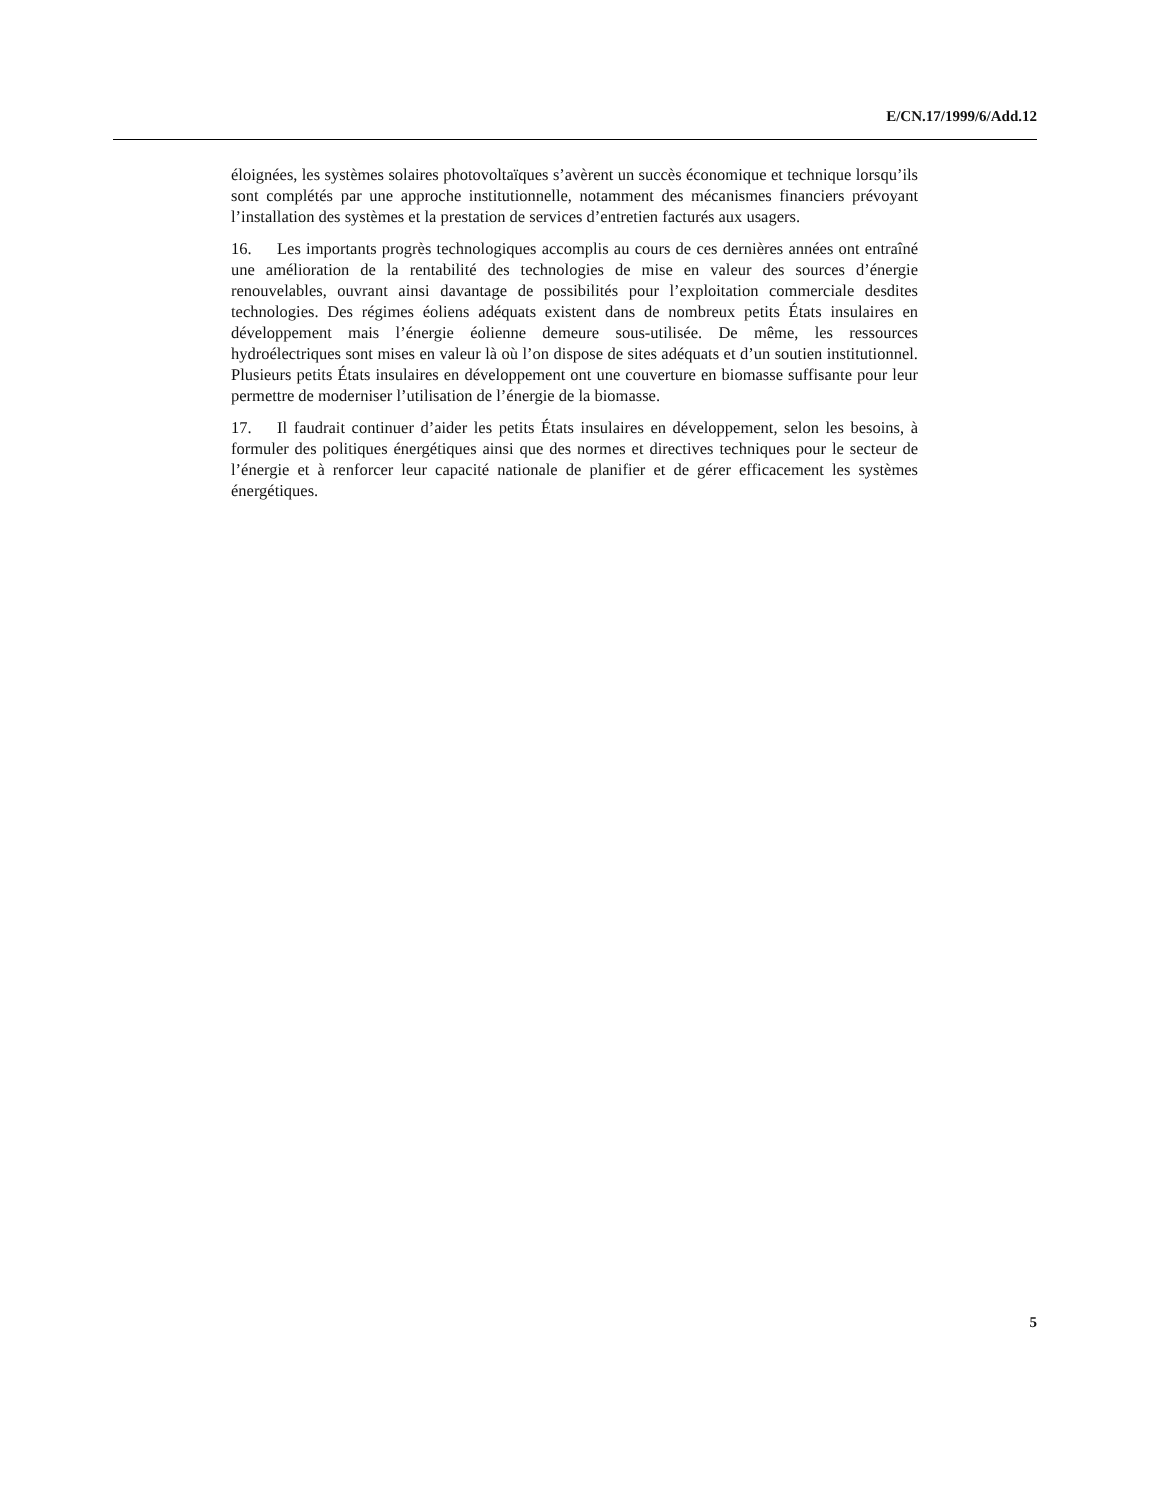E/CN.17/1999/6/Add.12
éloignées, les systèmes solaires photovoltaïques s’avèrent un succès économique et technique lorsqu’ils sont complétés par une approche institutionnelle, notamment des mécanismes financiers prévoyant l’installation des systèmes et la prestation de services d’entretien facturés aux usagers.
16. Les importants progrès technologiques accomplis au cours de ces dernières années ont entraîné une amélioration de la rentabilité des technologies de mise en valeur des sources d’énergie renouvelables, ouvrant ainsi davantage de possibilités pour l’exploitation commerciale desdites technologies. Des régimes éoliens adéquats existent dans de nombreux petits États insulaires en développement mais l’énergie éolienne demeure sous-utilisée. De même, les ressources hydroélectriques sont mises en valeur là où l’on dispose de sites adéquats et d’un soutien institutionnel. Plusieurs petits États insulaires en développement ont une couverture en biomasse suffisante pour leur permettre de moderniser l’utilisation de l’énergie de la biomasse.
17. Il faudrait continuer d’aider les petits États insulaires en développement, selon les besoins, à formuler des politiques énergétiques ainsi que des normes et directives techniques pour le secteur de l’énergie et à renforcer leur capacité nationale de planifier et de gérer efficacement les systèmes énergétiques.
5